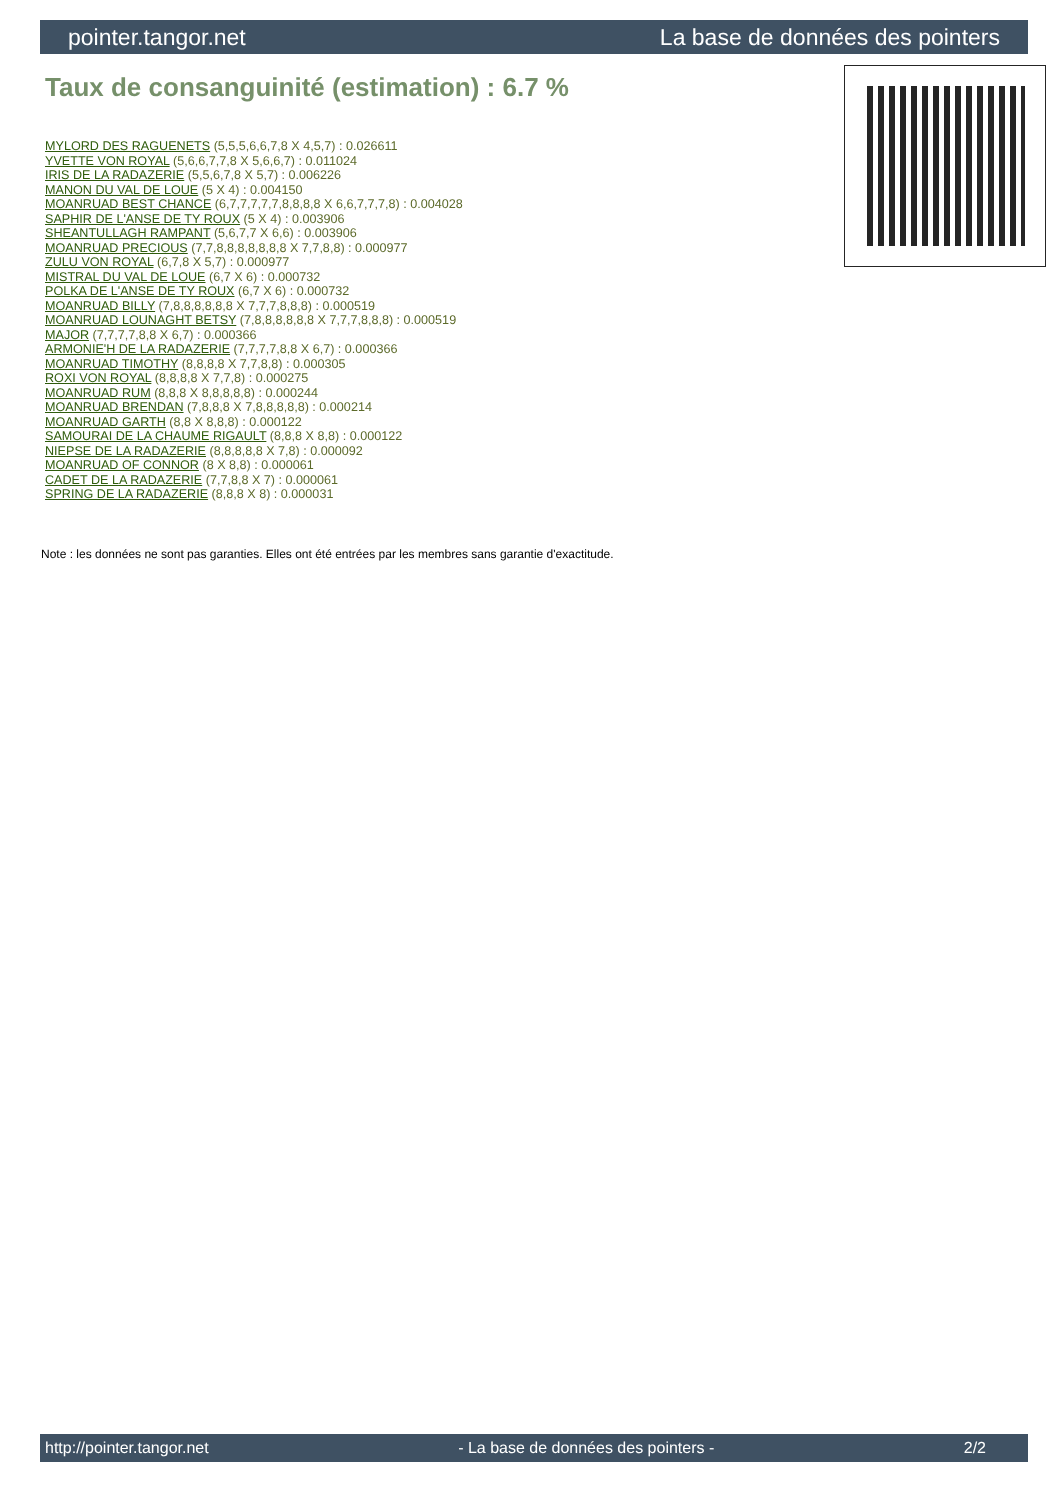pointer.tangor.net La base de données des pointers
Taux de consanguinité (estimation) : 6.7 %
MYLORD DES RAGUENETS (5,5,5,6,6,7,8 X 4,5,7) : 0.026611
YVETTE VON ROYAL (5,6,6,7,7,8 X 5,6,6,7) : 0.011024
IRIS DE LA RADAZERIE (5,5,6,7,8 X 5,7) : 0.006226
MANON DU VAL DE LOUE (5 X 4) : 0.004150
MOANRUAD BEST CHANCE (6,7,7,7,7,7,8,8,8,8 X 6,6,7,7,7,8) : 0.004028
SAPHIR DE L'ANSE DE TY ROUX (5 X 4) : 0.003906
SHEANTULLAGH RAMPANT (5,6,7,7 X 6,6) : 0.003906
MOANRUAD PRECIOUS (7,7,8,8,8,8,8,8,8 X 7,7,8,8) : 0.000977
ZULU VON ROYAL (6,7,8 X 5,7) : 0.000977
MISTRAL DU VAL DE LOUE (6,7 X 6) : 0.000732
POLKA DE L'ANSE DE TY ROUX (6,7 X 6) : 0.000732
MOANRUAD BILLY (7,8,8,8,8,8,8 X 7,7,7,8,8,8) : 0.000519
MOANRUAD LOUNAGHT BETSY (7,8,8,8,8,8,8 X 7,7,7,8,8,8) : 0.000519
MAJOR (7,7,7,7,8,8 X 6,7) : 0.000366
ARMONIE'H DE LA RADAZERIE (7,7,7,7,8,8 X 6,7) : 0.000366
MOANRUAD TIMOTHY (8,8,8,8 X 7,7,8,8) : 0.000305
ROXI VON ROYAL (8,8,8,8 X 7,7,8) : 0.000275
MOANRUAD RUM (8,8,8 X 8,8,8,8,8) : 0.000244
MOANRUAD BRENDAN (7,8,8,8 X 7,8,8,8,8,8) : 0.000214
MOANRUAD GARTH (8,8 X 8,8,8) : 0.000122
SAMOURAI DE LA CHAUME RIGAULT (8,8,8 X 8,8) : 0.000122
NIEPSE DE LA RADAZERIE (8,8,8,8,8 X 7,8) : 0.000092
MOANRUAD OF CONNOR (8 X 8,8) : 0.000061
CADET DE LA RADAZERIE (7,7,8,8 X 7) : 0.000061
SPRING DE LA RADAZERIE (8,8,8 X 8) : 0.000031
Note : les données ne sont pas garanties. Elles ont été entrées par les membres sans garantie d'exactitude.
http://pointer.tangor.net - La base de données des pointers - 2/2